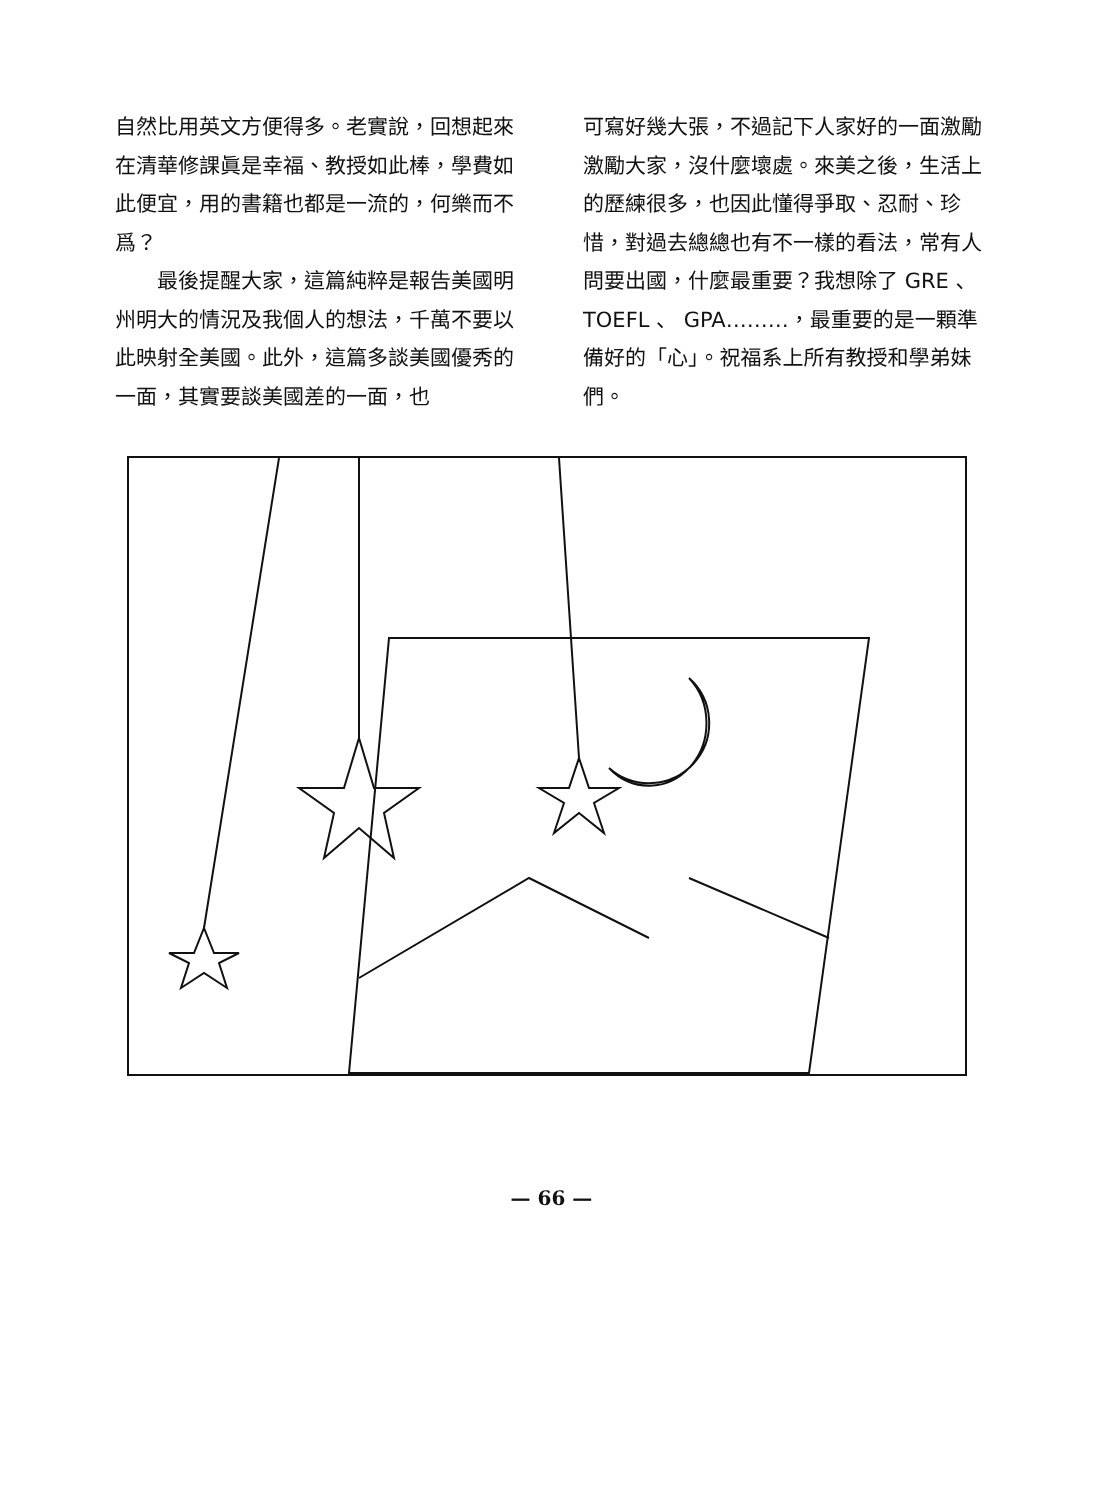自然比用英文方便得多。老實說，回想起來在清華修課眞是幸福、教授如此棒，學費如此便宜，用的書籍也都是一流的，何樂而不爲？
最後提醒大家，這篇純粹是報告美國明州明大的情況及我個人的想法，千萬不要以此映射全美國。此外，這篇多談美國優秀的一面，其實要談美國差的一面，也
可寫好幾大張，不過記下人家好的一面激勵激勵大家，沒什麼壞處。來美之後，生活上的歷練很多，也因此懂得爭取、忍耐、珍惜，對過去總總也有不一樣的看法，常有人問要出國，什麼最重要？我想除了 GRE 、 TOEFL 、 GPA………，最重要的是一顆準備好的「心」。祝福系上所有教授和學弟妹們。
— 66 —